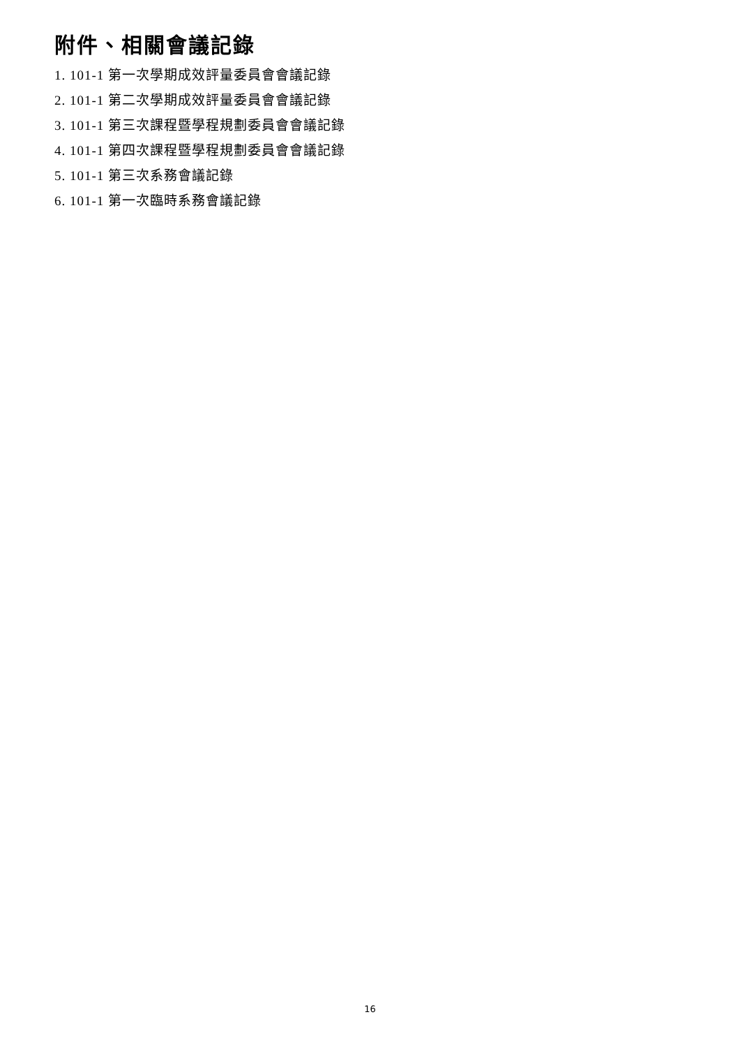附件、相關會議記錄
1. 101-1 第一次學期成效評量委員會會議記錄
2. 101-1 第二次學期成效評量委員會會議記錄
3. 101-1 第三次課程暨學程規劃委員會會議記錄
4. 101-1 第四次課程暨學程規劃委員會會議記錄
5. 101-1 第三次系務會議記錄
6. 101-1 第一次臨時系務會議記錄
16